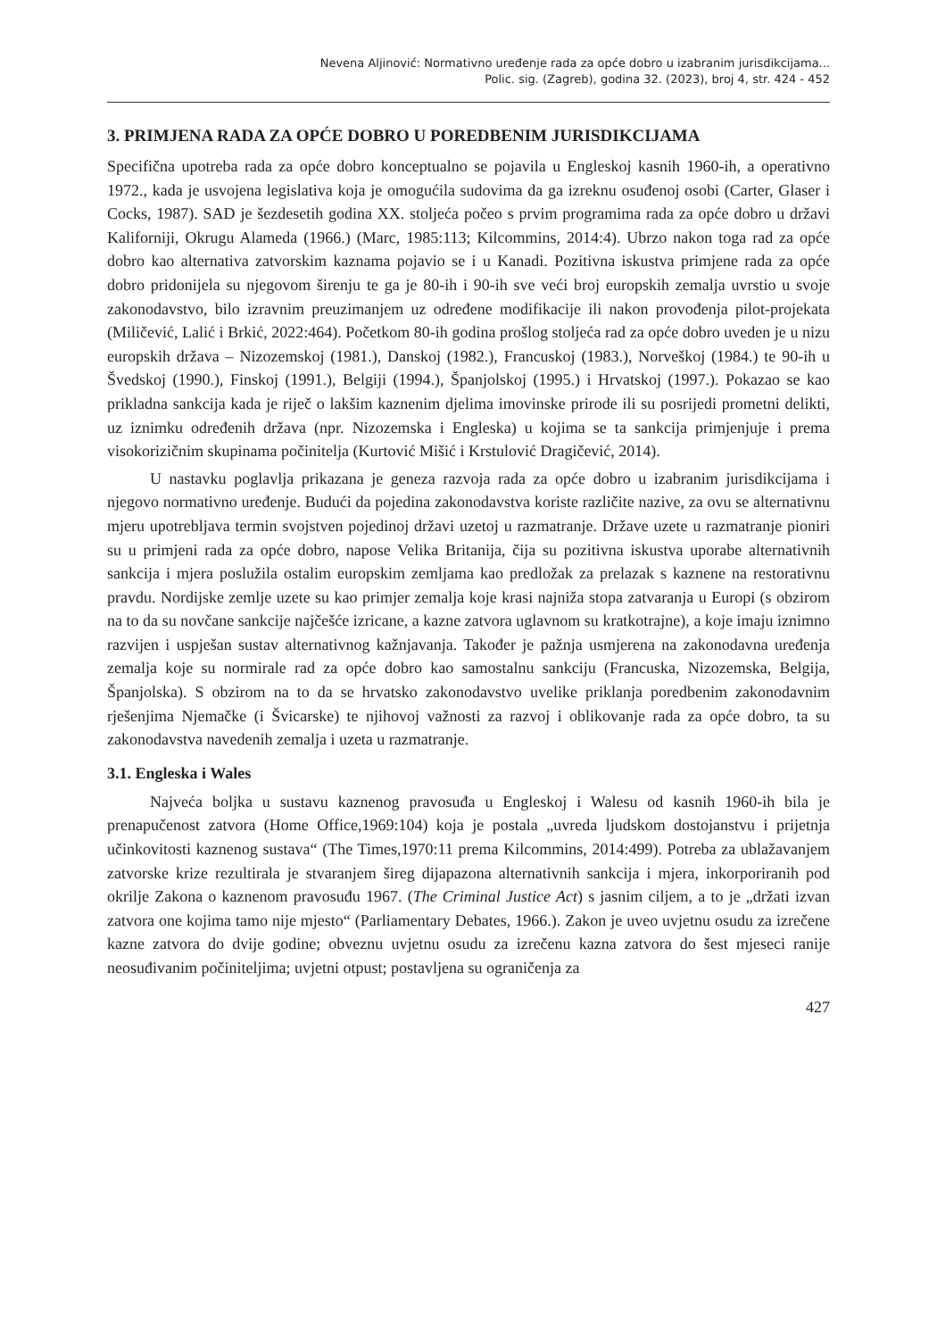Nevena Aljinović: Normativno uređenje rada za opće dobro u izabranim jurisdikcijama...
Polic. sig. (Zagreb), godina 32. (2023), broj 4, str. 424 - 452
3. PRIMJENA RADA ZA OPĆE DOBRO U POREDBENIM JURISDIKCIJAMA
Specifična upotreba rada za opće dobro konceptualno se pojavila u Engleskoj kasnih 1960-ih, a operativno 1972., kada je usvojena legislativa koja je omogućila sudovima da ga izreknu osuđenoj osobi (Carter, Glaser i Cocks, 1987). SAD je šezdesetih godina XX. stoljeća počeo s prvim programima rada za opće dobro u državi Kaliforniji, Okrugu Alameda (1966.) (Marc, 1985:113; Kilcommins, 2014:4). Ubrzo nakon toga rad za opće dobro kao alternativa zatvorskim kaznama pojavio se i u Kanadi. Pozitivna iskustva primjene rada za opće dobro pridonijela su njegovom širenju te ga je 80-ih i 90-ih sve veći broj europskih zemalja uvrstio u svoje zakonodavstvo, bilo izravnim preuzimanjem uz određene modifikacije ili nakon provođenja pilot-projekata (Miličević, Lalić i Brkić, 2022:464). Početkom 80-ih godina prošlog stoljeća rad za opće dobro uveden je u nizu europskih država – Nizozemskoj (1981.), Danskoj (1982.), Francuskoj (1983.), Norveškoj (1984.) te 90-ih u Švedskoj (1990.), Finskoj (1991.), Belgiji (1994.), Španjolskoj (1995.) i Hrvatskoj (1997.). Pokazao se kao prikladna sankcija kada je riječ o lakšim kaznenim djelima imovinske prirode ili su posrijedi prometni delikti, uz iznimku određenih država (npr. Nizozemska i Engleska) u kojima se ta sankcija primjenjuje i prema visokorizičnim skupinama počinitelja (Kurtović Mišić i Krstulović Dragičević, 2014).
U nastavku poglavlja prikazana je geneza razvoja rada za opće dobro u izabranim jurisdikcijama i njegovo normativno uređenje. Budući da pojedina zakonodavstva koriste različite nazive, za ovu se alternativnu mjeru upotrebljava termin svojstven pojedinoj državi uzetoj u razmatranje. Države uzete u razmatranje pioniri su u primjeni rada za opće dobro, napose Velika Britanija, čija su pozitivna iskustva uporabe alternativnih sankcija i mjera poslužila ostalim europskim zemljama kao predložak za prelazak s kaznene na restorativnu pravdu. Nordijske zemlje uzete su kao primjer zemalja koje krasi najniža stopa zatvaranja u Europi (s obzirom na to da su novčane sankcije najčešće izricane, a kazne zatvora uglavnom su kratkotrajne), a koje imaju iznimno razvijen i uspješan sustav alternativnog kažnjavanja. Također je pažnja usmjerena na zakonodavna uređenja zemalja koje su normirale rad za opće dobro kao samostalnu sankciju (Francuska, Nizozemska, Belgija, Španjolska). S obzirom na to da se hrvatsko zakonodavstvo uvelike priklanja poredbenim zakonodavnim rješenjima Njemačke (i Švicarske) te njihovoj važnosti za razvoj i oblikovanje rada za opće dobro, ta su zakonodavstva navedenih zemalja i uzeta u razmatranje.
3.1. Engleska i Wales
Najveća boljka u sustavu kaznenog pravosuđa u Engleskoj i Walesu od kasnih 1960-ih bila je prenapučenost zatvora (Home Office,1969:104) koja je postala „uvreda ljudskom dostojanstvu i prijetnja učinkovitosti kaznenog sustava“ (The Times,1970:11 prema Kilcommins, 2014:499). Potreba za ublažavanjem zatvorske krize rezultirala je stvaranjem šireg dijapazona alternativnih sankcija i mjera, inkorporiranih pod okrilje Zakona o kaznenom pravosuđu 1967. (The Criminal Justice Act) s jasnim ciljem, a to je „držati izvan zatvora one kojima tamo nije mjesto“ (Parliamentary Debates, 1966.). Zakon je uveo uvjetnu osudu za izrečene kazne zatvora do dvije godine; obveznu uvjetnu osudu za izrečenu kazna zatvora do šest mjeseci ranije neosuđivanim počiniteljima; uvjetni otpust; postavljena su ograničenja za
427